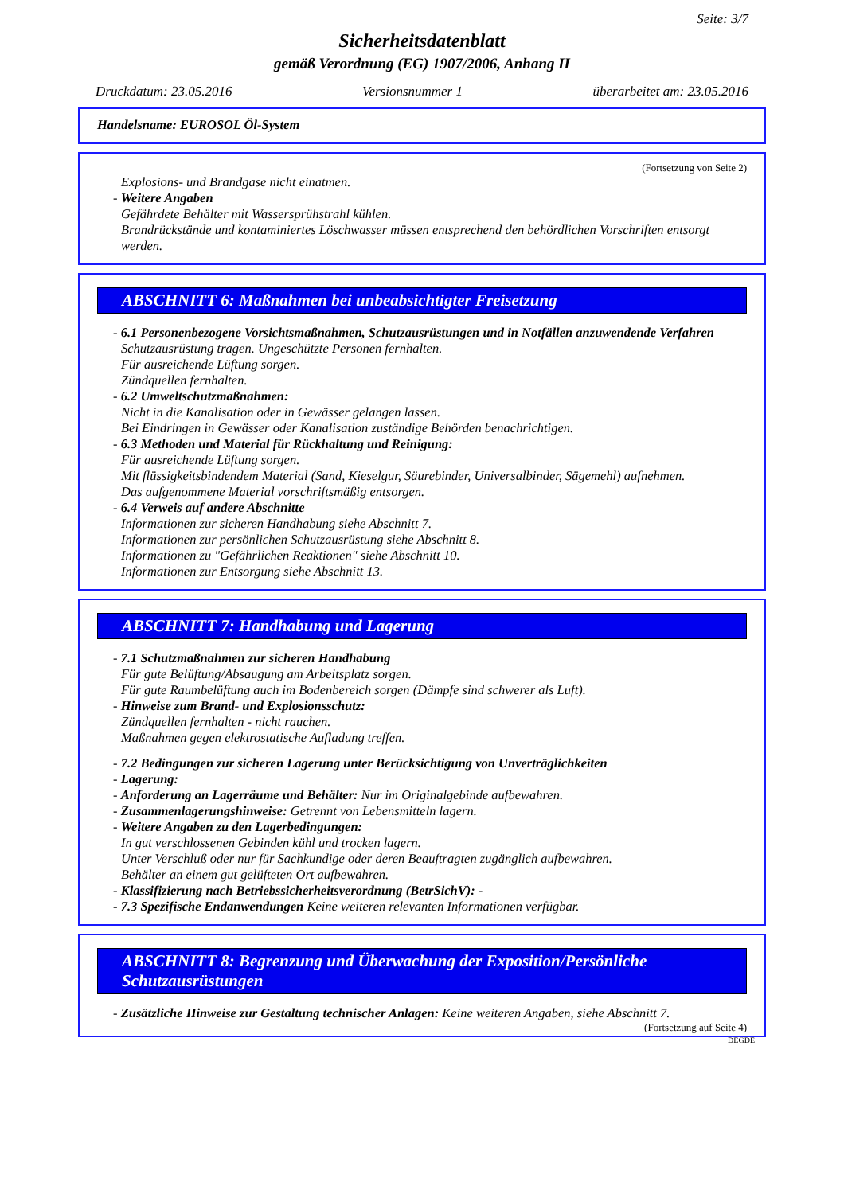Seite: 3/7
Sicherheitsdatenblatt
gemäß Verordnung (EG) 1907/2006, Anhang II
Druckdatum: 23.05.2016 Versionsnummer 1 überarbeitet am: 23.05.2016
Handelsname: EUROSOL Öl-System
(Fortsetzung von Seite 2)
Explosions- und Brandgase nicht einatmen.
- Weitere Angaben
Gefährdete Behälter mit Wassersprühstrahl kühlen.
Brandrückstände und kontaminiertes Löschwasser müssen entsprechend den behördlichen Vorschriften entsorgt werden.
ABSCHNITT 6: Maßnahmen bei unbeabsichtigter Freisetzung
- 6.1 Personenbezogene Vorsichtsmaßnahmen, Schutzausrüstungen und in Notfällen anzuwendende Verfahren
Schutzausrüstung tragen. Ungeschützte Personen fernhalten.
Für ausreichende Lüftung sorgen.
Zündquellen fernhalten.
- 6.2 Umweltschutzmaßnahmen:
Nicht in die Kanalisation oder in Gewässer gelangen lassen.
Bei Eindringen in Gewässer oder Kanalisation zuständige Behörden benachrichtigen.
- 6.3 Methoden und Material für Rückhaltung und Reinigung:
Für ausreichende Lüftung sorgen.
Mit flüssigkeitsbindendem Material (Sand, Kieselgur, Säurebinder, Universalbinder, Sägemehl) aufnehmen.
Das aufgenommene Material vorschriftsmäßig entsorgen.
- 6.4 Verweis auf andere Abschnitte
Informationen zur sicheren Handhabung siehe Abschnitt 7.
Informationen zur persönlichen Schutzausrüstung siehe Abschnitt 8.
Informationen zu "Gefährlichen Reaktionen" siehe Abschnitt 10.
Informationen zur Entsorgung siehe Abschnitt 13.
ABSCHNITT 7: Handhabung und Lagerung
- 7.1 Schutzmaßnahmen zur sicheren Handhabung
Für gute Belüftung/Absaugung am Arbeitsplatz sorgen.
Für gute Raumbelüftung auch im Bodenbereich sorgen (Dämpfe sind schwerer als Luft).
- Hinweise zum Brand- und Explosionsschutz:
Zündquellen fernhalten - nicht rauchen.
Maßnahmen gegen elektrostatische Aufladung treffen.
- 7.2 Bedingungen zur sicheren Lagerung unter Berücksichtigung von Unverträglichkeiten
- Lagerung:
- Anforderung an Lagerräume und Behälter: Nur im Originalgebinde aufbewahren.
- Zusammenlagerungshinweise: Getrennt von Lebensmitteln lagern.
- Weitere Angaben zu den Lagerbedingungen:
In gut verschlossenen Gebinden kühl und trocken lagern.
Unter Verschluß oder nur für Sachkundige oder deren Beauftragten zugänglich aufbewahren.
Behälter an einem gut gelüfteten Ort aufbewahren.
- Klassifizierung nach Betriebssicherheitsverordnung (BetrSichV): -
- 7.3 Spezifische Endanwendungen Keine weiteren relevanten Informationen verfügbar.
ABSCHNITT 8: Begrenzung und Überwachung der Exposition/Persönliche Schutzausrüstungen
- Zusätzliche Hinweise zur Gestaltung technischer Anlagen: Keine weiteren Angaben, siehe Abschnitt 7.
(Fortsetzung auf Seite 4)
DEGDE